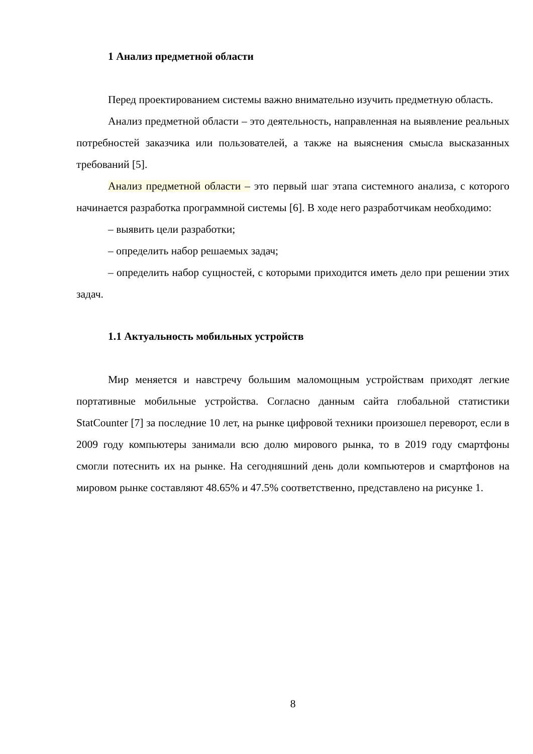1 Анализ предметной области
Перед проектированием системы важно внимательно изучить предметную область.
Анализ предметной области – это деятельность, направленная на выявление реальных потребностей заказчика или пользователей, а также на выяснения смысла высказанных требований [5].
Анализ предметной области – это первый шаг этапа системного анализа, с которого начинается разработка программной системы [6]. В ходе него разработчикам необходимо:
– выявить цели разработки;
– определить набор решаемых задач;
– определить набор сущностей, с которыми приходится иметь дело при решении этих задач.
1.1 Актуальность мобильных устройств
Мир меняется и навстречу большим маломощным устройствам приходят легкие портативные мобильные устройства. Согласно данным сайта глобальной статистики StatCounter [7] за последние 10 лет, на рынке цифровой техники произошел переворот, если в 2009 году компьютеры занимали всю долю мирового рынка, то в 2019 году смартфоны смогли потеснить их на рынке. На сегодняшний день доли компьютеров и смартфонов на мировом рынке составляют 48.65% и 47.5% соответственно, представлено на рисунке 1.
8